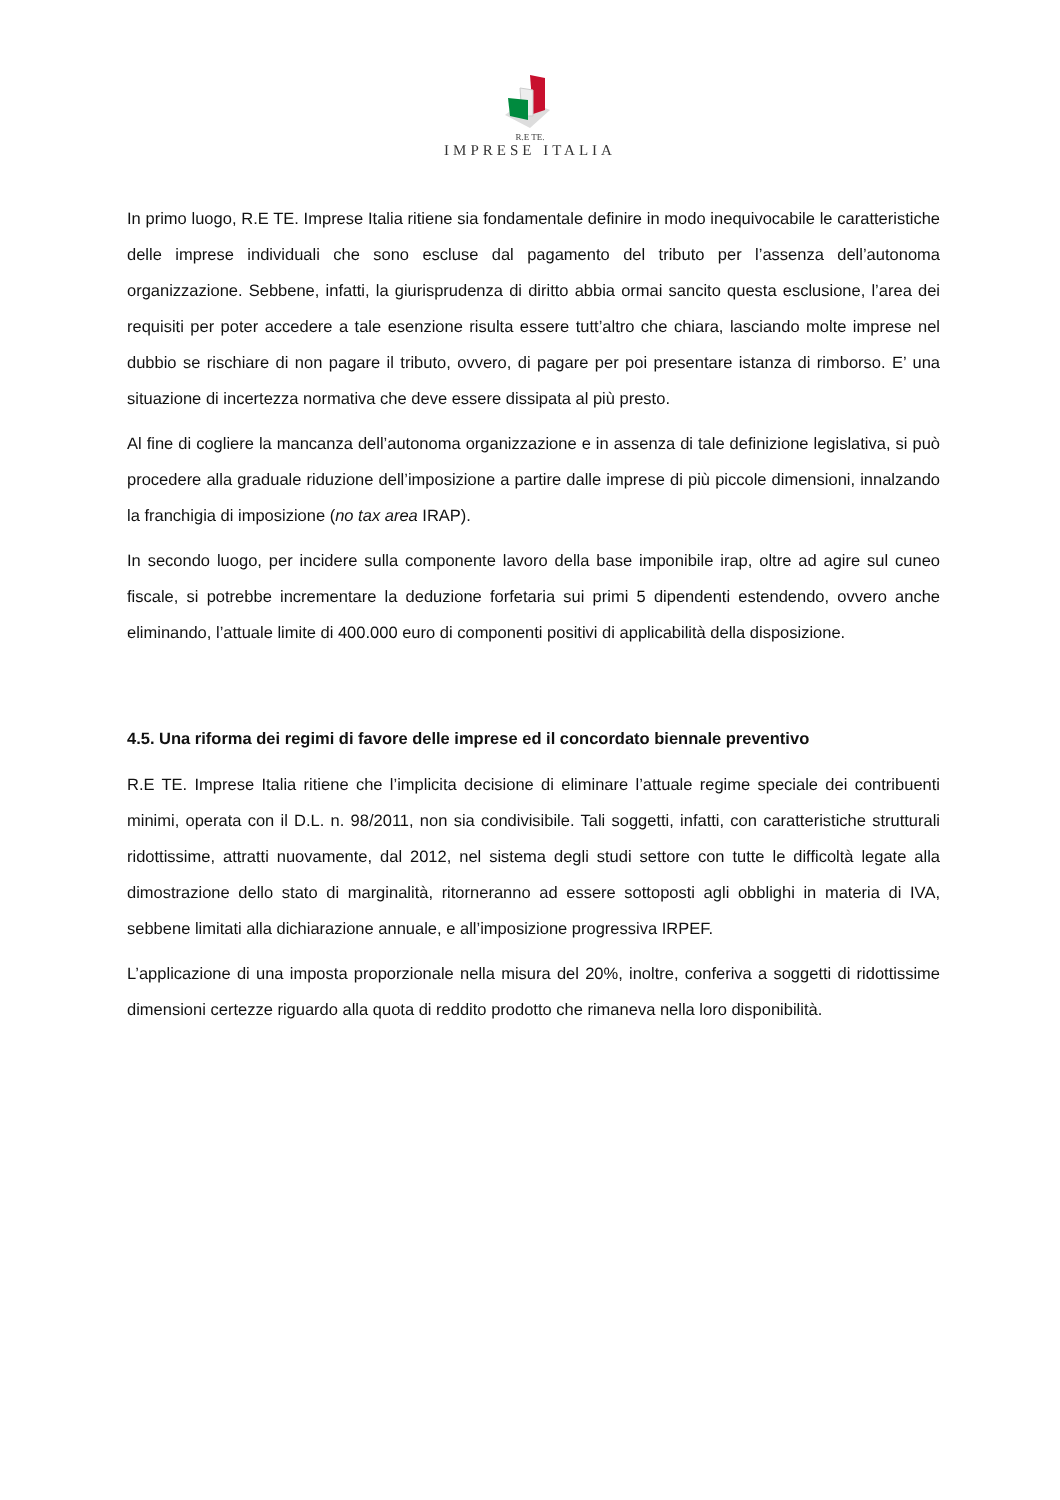R.E TE.
IMPRESE ITALIA
In primo luogo, R.E TE. Imprese Italia ritiene sia fondamentale definire in modo inequivocabile le caratteristiche delle imprese individuali che sono escluse dal pagamento del tributo per l’assenza dell’autonoma organizzazione. Sebbene, infatti, la giurisprudenza di diritto abbia ormai sancito questa esclusione, l’area dei requisiti per poter accedere a tale esenzione risulta essere tutt’altro che chiara, lasciando molte imprese nel dubbio se rischiare di non pagare il tributo, ovvero, di pagare per poi presentare istanza di rimborso. E’ una situazione di incertezza normativa che deve essere dissipata al più presto.
Al fine di cogliere la mancanza dell’autonoma organizzazione e in assenza di tale definizione legislativa, si può procedere alla graduale riduzione dell’imposizione a partire dalle imprese di più piccole dimensioni, innalzando la franchigia di imposizione (no tax area IRAP).
In secondo luogo, per incidere sulla componente lavoro della base imponibile irap, oltre ad agire sul cuneo fiscale, si potrebbe incrementare la deduzione forfetaria sui primi 5 dipendenti estendendo, ovvero anche eliminando, l’attuale limite di 400.000 euro di componenti positivi di applicabilità della disposizione.
4.5. Una riforma dei regimi di favore delle imprese ed il concordato biennale preventivo
R.E TE. Imprese Italia ritiene che l’implicita decisione di eliminare l’attuale regime speciale dei contribuenti minimi, operata con il D.L. n. 98/2011, non sia condivisibile. Tali soggetti, infatti, con caratteristiche strutturali ridottissime, attratti nuovamente, dal 2012, nel sistema degli studi settore con tutte le difficoltà legate alla dimostrazione dello stato di marginalità, ritorneranno ad essere sottoposti agli obblighi in materia di IVA, sebbene limitati alla dichiarazione annuale, e all’imposizione progressiva IRPEF.
L’applicazione di una imposta proporzionale nella misura del 20%, inoltre, conferiva a soggetti di ridottissime dimensioni certezze riguardo alla quota di reddito prodotto che rimaneva nella loro disponibilità.